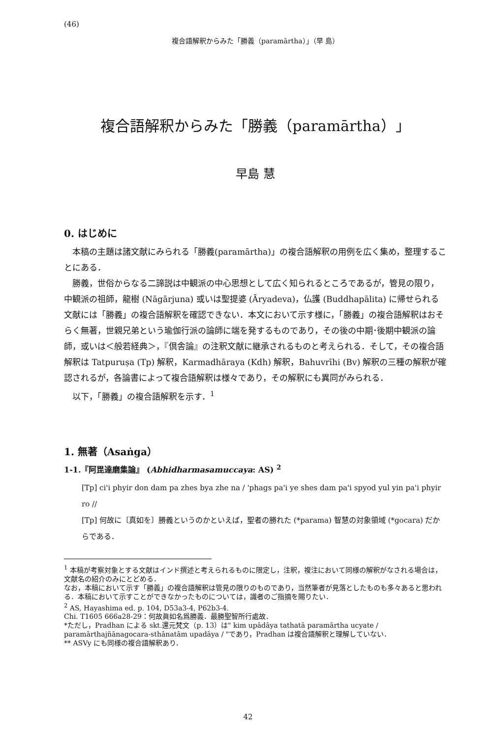(46)
複合語解釈からみた「勝義（paramārtha）」（早 島）
複合語解釈からみた「勝義（paramārtha）」
早島 慧
0. はじめに
本稿の主題は諸文献にみられる「勝義(paramārtha)」の複合語解釈の用例を広く集め，整理することにある．
勝義，世俗からなる二諦説は中観派の中心思想として広く知られるところであるが，管見の限り，中観派の祖師，龍樹 (Nāgārjuna) 或いは聖提婆 (Āryadeva)，仏護 (Buddhapālita) に帰せられる文献には「勝義」の複合語解釈を確認できない．本文において示す様に，「勝義」の複合語解釈はおそらく無著，世親兄弟という瑜伽行派の論師に端を発するものであり，その後の中期･後期中観派の論師，或いは＜般若経典＞，『倶舎論』の注釈文献に継承されるものと考えられる．そして，その複合語解釈は Tatpuruṣa (Tp) 解釈，Karmadhāraya (Kdh) 解釈，Bahuvrīhi (Bv) 解釈の三種の解釈が確認されるが，各論書によって複合語解釈は様々であり，その解釈にも異同がみられる．
以下，「勝義」の複合語解釈を示す．<sup>1</sup>
1. 無著（Asaṅga）
1-1.『阿毘達磨集論』 (Abhidharmasamuccaya: AS) <sup>2</sup>
[Tp] ci'i phyir don dam pa zhes bya zhe na / 'phags pa'i ye shes dam pa'i spyod yul yin pa'i phyir ro //
[Tp] 何故に〔真如を〕勝義というのかといえば，聖者の勝れた (*parama) 智慧の対象領域 (*gocara) だからである．
<sup>1</sup> 本稿が考察対象とする文献はインド撰述と考えられるものに限定し，注釈，複注において同様の解釈がなされる場合は，文献名の紹介のみにとどめる．
なお，本稿において示す「勝義」の複合語解釈は管見の限りのものであり，当然筆者が見落としたものも多々あると思われる．本稿において示すことができなかったものについては，識者のご指摘を賜りたい．
<sup>2</sup> AS, Hayashima ed. p. 104, D53a3-4, P62b3-4.
Chi. T1605 666a28-29：何故眞如名爲勝義．最勝聖智所行處故．
*ただし，Pradhan による skt.還元梵文（p. 13）は" kim upādāya tathatā paramārtha ucyate / paramārthajñānagocara-sthānatām upadāya / "であり，Pradhan は複合語解釈と理解していない．
** ASVy にも同様の複合語解釈あり．
42